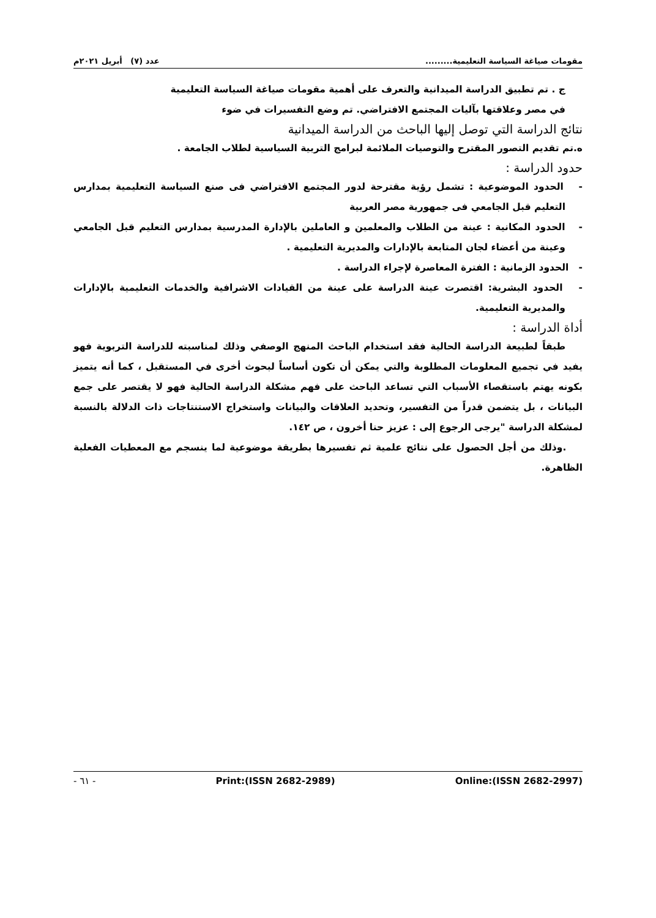مقومات صياغة السياسة التعليمية......... عدد (٧) أبريل ٢٠٢١م
ج . تم تطبيق الدراسة الميدانية والتعرف على أهمية مقومات صياغة السياسة التعليمية
في مصر وعلاقتها بآليات المجتمع الافتراضي. تم وضع التفسيرات في ضوء
نتائج الدراسة التي توصل إليها الباحث من الدراسة الميدانية
ه.تم تقديم التصور المقترح والتوصيات الملائمة لبرامج التربية السياسية لطلاب الجامعة .
حدود الدراسة :
- الحدود الموضوعية : تشمل رؤية مقترحة لدور المجتمع الافتراضي فى صنع السياسة التعليمية بمدارس التعليم قبل الجامعي فى جمهورية مصر العربية
- الحدود المكانية : عينة من الطلاب والمعلمين و العاملين بالإدارة المدرسية بمدارس التعليم قبل الجامعي وعينة من أعضاء لجان المتابعة بالإدارات والمديرية التعليمية .
- الحدود الزمانية : الفترة المعاصرة لإجراء الدراسة .
- الحدود البشرية: اقتصرت عينة الدراسة على عينة من القيادات الاشرافية والخدمات التعليمية بالإدارات والمديرية التعليمية.
أداة الدراسة :
طبقاً لطبيعة الدراسة الحالية فقد استخدام الباحث المنهج الوصفي وذلك لمناسبته للدراسة التربوية فهو يفيد في تجميع المعلومات المطلوبة والتي يمكن أن تكون أساساً لبحوث أخرى في المستقبل ، كما أنه يتميز بكونه يهتم باستقصاء الأسباب التي تساعد الباحث على فهم مشكلة الدراسة الحالية فهو لا يقتصر على جمع البيانات ، بل يتضمن قدراً من التفسير، وتحديد العلاقات والبيانات واستخراج الاستنتاجات ذات الدلالة بالنسبة لمشكلة الدراسة "يرجى الرجوع إلى : عزيز حنا أخرون ، ص ١٤٢.
.وذلك من أجل الحصول على نتائج علمية ثم تفسيرها بطريقة موضوعية لما ينسجم مع المعطيات الفعلية الظاهرة.
Online:(ISSN 2682-2997) Print:(ISSN 2682-2989) - ٦١ -